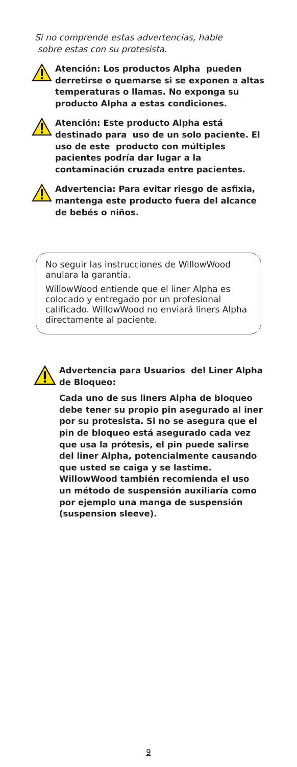Si no comprende estas advertencias, hable
sobre estas con su protesista.
Atención: Los productos Alpha pueden derretirse o quemarse si se exponen a altas temperaturas o llamas. No exponga su producto Alpha a estas condiciones.
Atención: Este producto Alpha está destinado para uso de un solo paciente. El uso de este producto con múltiples pacientes podría dar lugar a la contaminación cruzada entre pacientes.
Advertencia: Para evitar riesgo de asfixia, mantenga este producto fuera del alcance de bebés o niños.
No seguir las instrucciones de WillowWood anulara la garantía.
WillowWood entiende que el liner Alpha es colocado y entregado por un profesional calificado. WillowWood no enviará liners Alpha directamente al paciente.
Advertencia para Usuarios del Liner Alpha de Bloqueo:
Cada uno de sus liners Alpha de bloqueo debe tener su propio pin asegurado al iner por su protesista. Si no se asegura que el pin de bloqueo está asegurado cada vez que usa la prótesis, el pin puede salirse del liner Alpha, potencialmente causando que usted se caiga y se lastime. WillowWood también recomienda el uso un método de suspensión auxiliaría como por ejemplo una manga de suspensión (suspension sleeve).
9